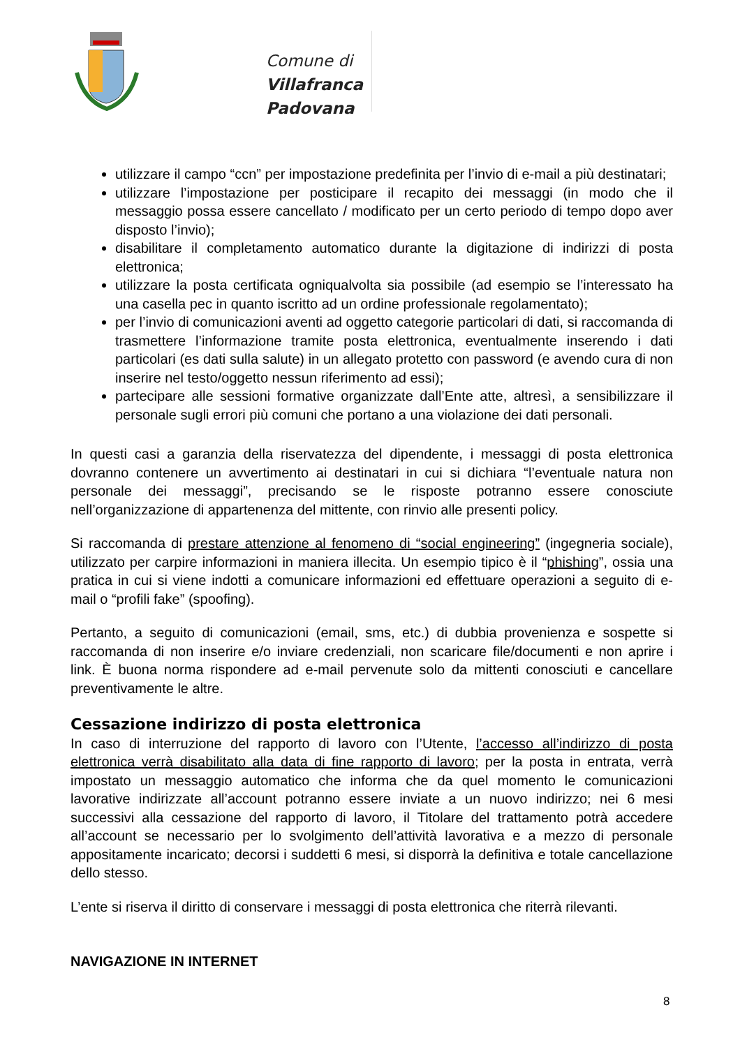Comune di
Villafranca Padovana
utilizzare il campo “ccn” per impostazione predefinita per l’invio di e-mail a più destinatari;
utilizzare l’impostazione per posticipare il recapito dei messaggi (in modo che il messaggio possa essere cancellato / modificato per un certo periodo di tempo dopo aver disposto l’invio);
disabilitare il completamento automatico durante la digitazione di indirizzi di posta elettronica;
utilizzare la posta certificata ogniqualvolta sia possibile (ad esempio se l’interessato ha una casella pec in quanto iscritto ad un ordine professionale regolamentato);
per l’invio di comunicazioni aventi ad oggetto categorie particolari di dati, si raccomanda di trasmettere l’informazione tramite posta elettronica, eventualmente inserendo i dati particolari (es dati sulla salute) in un allegato protetto con password (e avendo cura di non inserire nel testo/oggetto nessun riferimento ad essi);
partecipare alle sessioni formative organizzate dall’Ente atte, altresì, a sensibilizzare il personale sugli errori più comuni che portano a una violazione dei dati personali.
In questi casi a garanzia della riservatezza del dipendente, i messaggi di posta elettronica dovranno contenere un avvertimento ai destinatari in cui si dichiara “l’eventuale natura non personale dei messaggi”, precisando se le risposte potranno essere conosciute nell’organizzazione di appartenenza del mittente, con rinvio alle presenti policy.
Si raccomanda di prestare attenzione al fenomeno di “social engineering” (ingegneria sociale), utilizzato per carpire informazioni in maniera illecita. Un esempio tipico è il “phishing”, ossia una pratica in cui si viene indotti a comunicare informazioni ed effettuare operazioni a seguito di e-mail o “profili fake” (spoofing).
Pertanto, a seguito di comunicazioni (email, sms, etc.) di dubbia provenienza e sospette si raccomanda di non inserire e/o inviare credenziali, non scaricare file/documenti e non aprire i link. È buona norma rispondere ad e-mail pervenute solo da mittenti conosciuti e cancellare preventivamente le altre.
Cessazione indirizzo di posta elettronica
In caso di interruzione del rapporto di lavoro con l’Utente, l’accesso all’indirizzo di posta elettronica verrà disabilitato alla data di fine rapporto di lavoro; per la posta in entrata, verrà impostato un messaggio automatico che informa che da quel momento le comunicazioni lavorative indirizzate all’account potranno essere inviate a un nuovo indirizzo; nei 6 mesi successivi alla cessazione del rapporto di lavoro, il Titolare del trattamento potrà accedere all’account se necessario per lo svolgimento dell’attività lavorativa e a mezzo di personale appositamente incaricato; decorsi i suddetti 6 mesi, si disporrà la definitiva e totale cancellazione dello stesso.
L’ente si riserva il diritto di conservare i messaggi di posta elettronica che riterrà rilevanti.
NAVIGAZIONE IN INTERNET
8